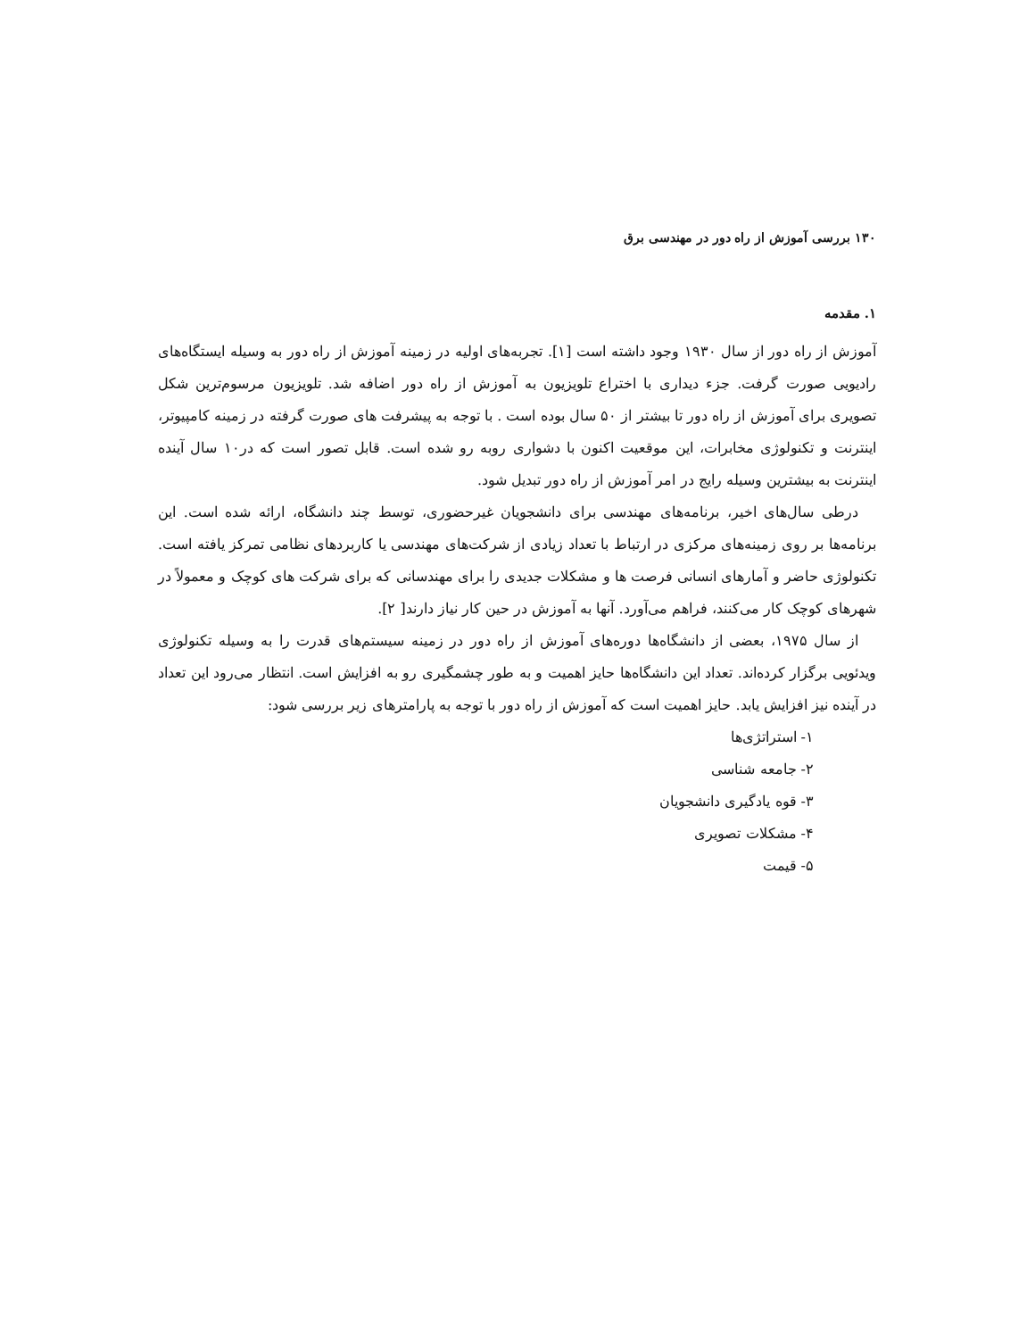۱۳۰ بررسی آموزش از راه دور در مهندسی برق
۱. مقدمه
آموزش از راه دور از سال ۱۹۳۰ وجود داشته است [۱]. تجربه‌های اولیه در زمینه آموزش از راه دور به وسیله ایستگاه‌های رادیویی صورت گرفت. جزء دیداری با اختراع تلویزیون به آموزش از راه دور اضافه شد. تلویزیون مرسوم‌ترین شکل تصویری برای آموزش از راه دور تا بیشتر از ۵۰ سال بوده است . با توجه به پیشرفت های صورت گرفته در زمینه کامپیوتر، اینترنت و تکنولوژی مخابرات، این موقعیت اکنون با دشواری روبه رو شده است. قابل تصور است که در۱۰ سال آینده اینترنت به بیشترین وسیله رایج در امر آموزش از راه دور تبدیل شود.
درطی سال‌های اخیر، برنامه‌های مهندسی برای دانشجویان غیرحضوری، توسط چند دانشگاه، ارائه شده است. این برنامه‌ها بر روی زمینه‌های مرکزی در ارتباط با تعداد زیادی از شرکت‌های مهندسی یا کاربردهای نظامی تمرکز یافته است. تکنولوژی حاضر و آمارهای انسانی فرصت ها و مشکلات جدیدی را برای مهندسانی که برای شرکت های کوچک و معمولاً در شهرهای کوچک کار می‌کنند، فراهم می‌آورد. آنها به آموزش در حین کار نیاز دارند[ ۲].
از سال ۱۹۷۵، بعضی از دانشگاه‌ها دوره‌های آموزش از راه دور در زمینه سیستم‌های قدرت را به وسیله تکنولوژی ویدئویی برگزار کرده‌اند. تعداد این دانشگاه‌ها حایز اهمیت و به طور چشمگیری رو به افزایش است. انتظار می‌رود این تعداد در آینده نیز افزایش یابد. حایز اهمیت است که آموزش از راه دور با توجه به پارامترهای زیر بررسی شود:
۱- استراتژی‌ها
۲- جامعه شناسی
۳- قوه یادگیری دانشجویان
۴- مشکلات تصویری
۵- قیمت